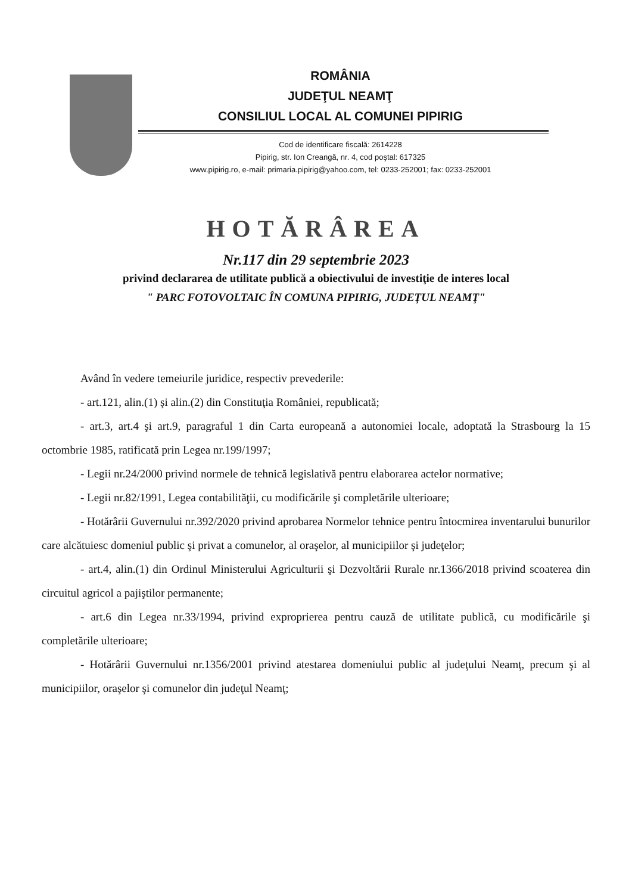ROMÂNIA
JUDEŢUL NEAMŢ
CONSILIUL LOCAL AL COMUNEI PIPIRIG
Cod de identificare fiscală: 2614228
Pipirig, str. Ion Creangă, nr. 4, cod poştal: 617325
www.pipirig.ro, e-mail: primaria.pipirig@yahoo.com, tel: 0233-252001; fax: 0233-252001
HOTĂRÂREA
Nr.117 din 29 septembrie 2023
privind declararea de utilitate publică a obiectivului de investiţie de interes local
" PARC FOTOVOLTAIC ÎN COMUNA PIPIRIG, JUDEŢUL NEAMŢ"
Având în vedere temeiurile juridice, respectiv prevederile:
- art.121, alin.(1) şi alin.(2) din Constituţia României, republicată;
- art.3, art.4 şi art.9, paragraful 1 din Carta europeană a autonomiei locale, adoptată la Strasbourg la 15 octombrie 1985, ratificată prin Legea nr.199/1997;
- Legii nr.24/2000 privind normele de tehnică legislativă pentru elaborarea actelor normative;
- Legii nr.82/1991, Legea contabilităţii, cu modificările şi completările ulterioare;
- Hotărârii Guvernului nr.392/2020 privind aprobarea Normelor tehnice pentru întocmirea inventarului bunurilor care alcătuiesc domeniul public şi privat a comunelor, al oraşelor, al municipiilor şi judeţelor;
- art.4, alin.(1) din Ordinul Ministerului Agriculturii şi Dezvoltării Rurale nr.1366/2018 privind scoaterea din circuitul agricol a pajiştilor permanente;
- art.6 din Legea nr.33/1994, privind exproprierea pentru cauză de utilitate publică, cu modificările şi completările ulterioare;
- Hotărârii Guvernului nr.1356/2001 privind atestarea domeniului public al judeţului Neamţ, precum şi al municipiilor, oraşelor şi comunelor din judeţul Neamţ;